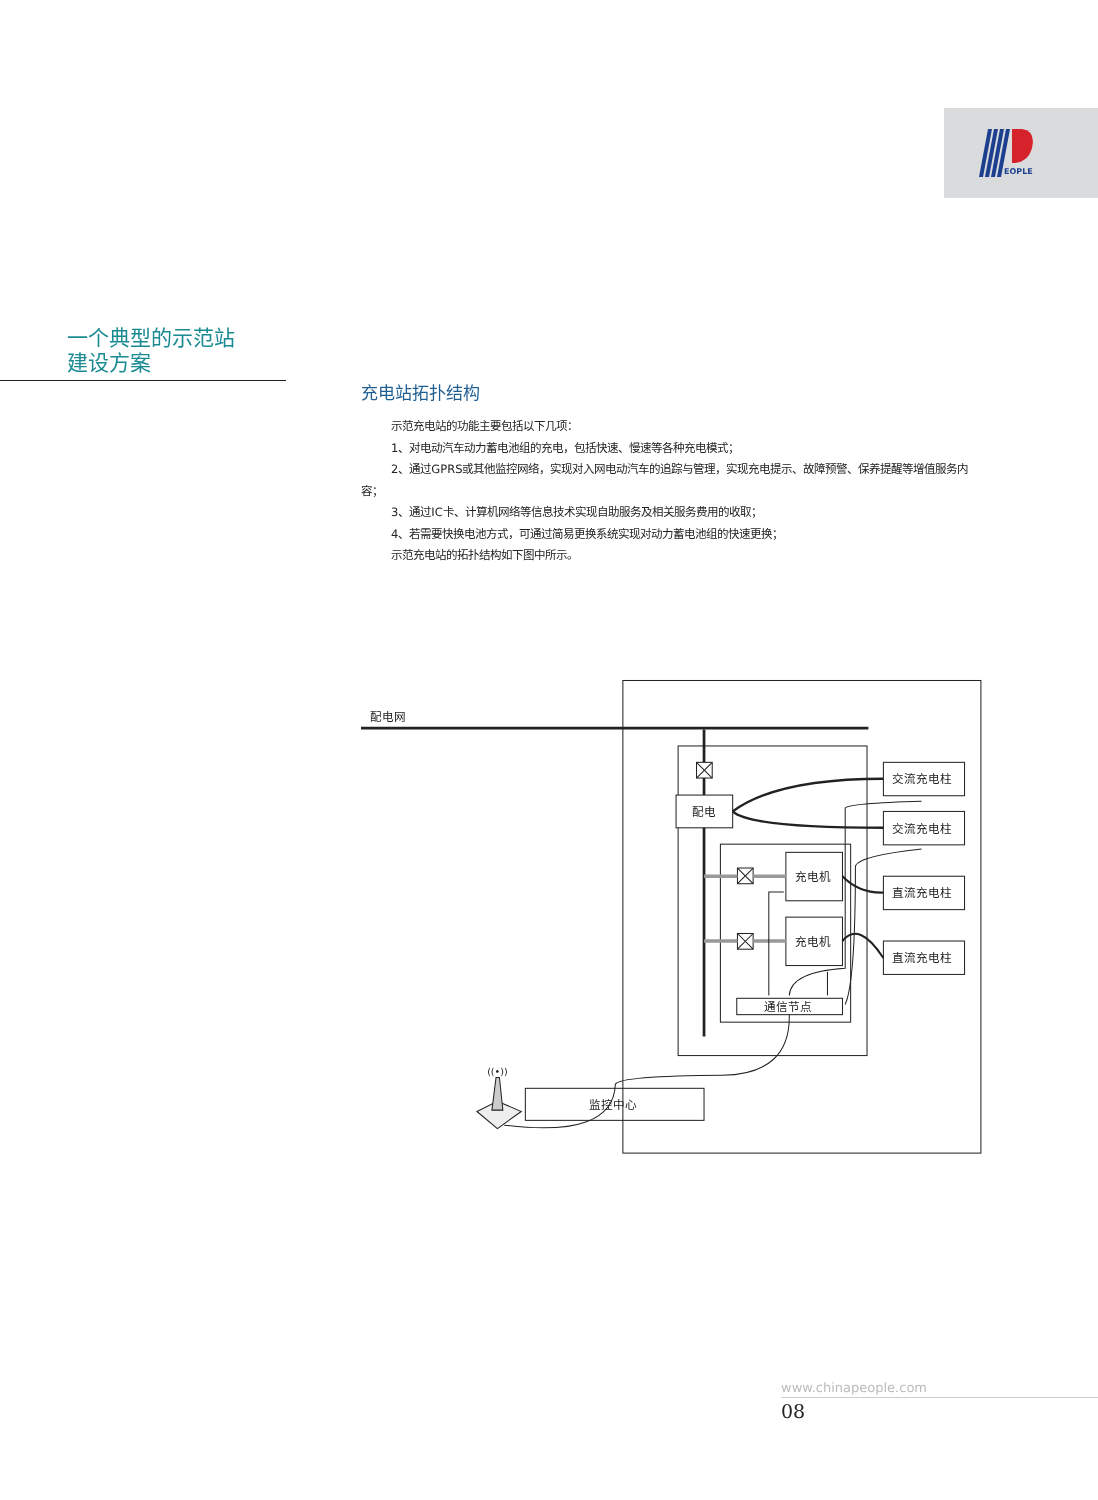EOPLE
一个典型的示范站
建设方案
充电站拓扑结构
示范充电站的功能主要包括以下几项：
1、对电动汽车动力蓄电池组的充电，包括快速、慢速等各种充电模式；
2、通过GPRS或其他监控网络，实现对入网电动汽车的追踪与管理，实现充电提示、故障预警、保养提醒等增值服务内容；
3、通过IC卡、计算机网络等信息技术实现自助服务及相关服务费用的收取；
4、若需要快换电池方式，可通过简易更换系统实现对动力蓄电池组的快速更换；
示范充电站的拓扑结构如下图中所示。
配电网
配电
充电机
充电机
通信节点
交流充电柱
交流充电柱
直流充电柱
直流充电柱
监控中心
((•))
www.chinapeople.com
08